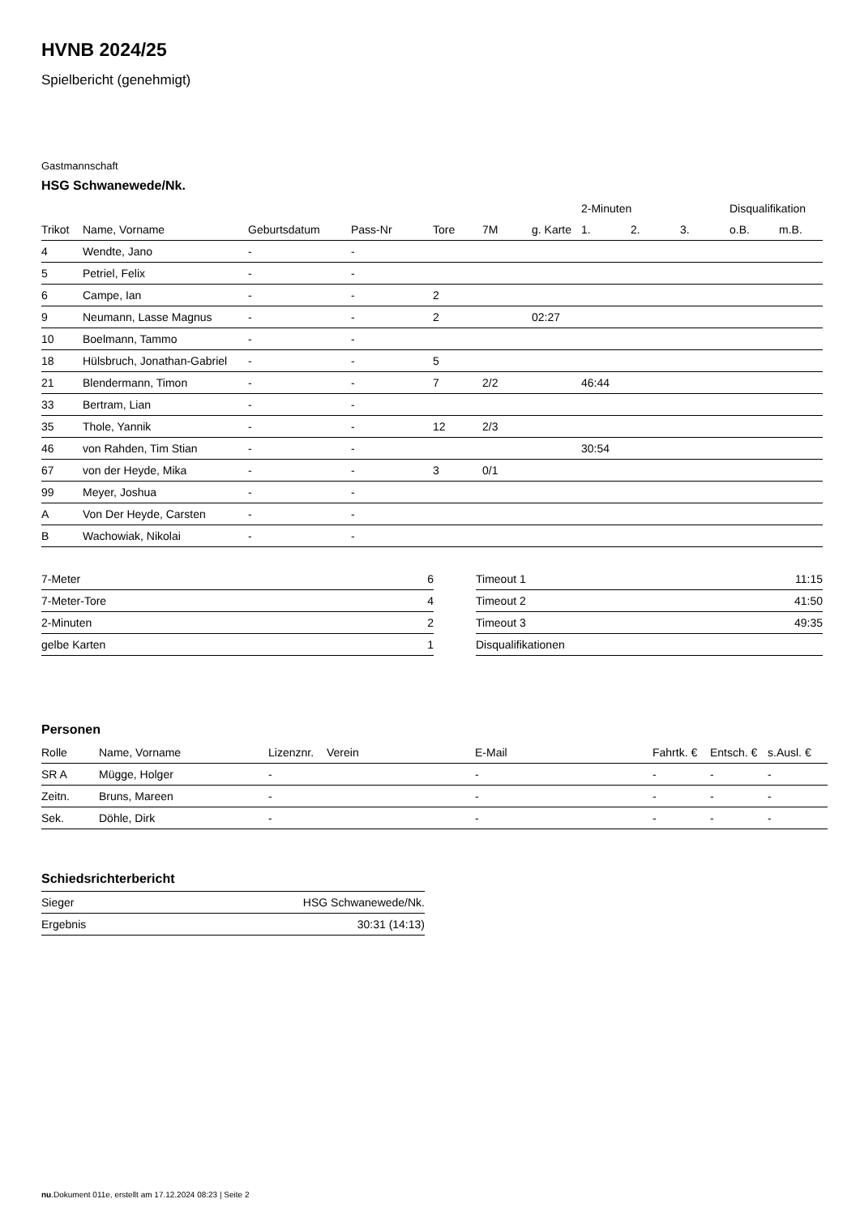HVNB 2024/25
Spielbericht (genehmigt)
Gastmannschaft
HSG Schwanewede/Nk.
| | | | | | | | 2-Minuten | | | Disqualifikation | |
| --- | --- | --- | --- | --- | --- | --- | --- | --- | --- | --- | --- |
| Trikot | Name, Vorname | Geburtsdatum | Pass-Nr | Tore | 7M | g. Karte | 1. | 2. | 3. | o.B. | m.B. |
| 4 | Wendte, Jano | - | - | | | | | | | | |
| 5 | Petriel, Felix | - | - | | | | | | | | |
| 6 | Campe, Ian | - | - | 2 | | | | | | | |
| 9 | Neumann, Lasse Magnus | - | - | 2 | | 02:27 | | | | | |
| 10 | Boelmann, Tammo | - | - | | | | | | | | |
| 18 | Hülsbruch, Jonathan-Gabriel | - | - | 5 | | | | | | | |
| 21 | Blendermann, Timon | - | - | 7 | 2/2 | | 46:44 | | | | |
| 33 | Bertram, Lian | - | - | | | | | | | | |
| 35 | Thole, Yannik | - | - | 12 | 2/3 | | | | | | |
| 46 | von Rahden, Tim Stian | - | - | | | | 30:54 | | | | |
| 67 | von der Heyde, Mika | - | - | 3 | 0/1 | | | | | | |
| 99 | Meyer, Joshua | - | - | | | | | | | | |
| A | Von Der Heyde, Carsten | - | - | | | | | | | | |
| B | Wachowiak, Nikolai | - | - | | | | | | | | |
| 7-Meter | 6 |
| 7-Meter-Tore | 4 |
| 2-Minuten | 2 |
| gelbe Karten | 1 |
| Timeout 1 | 11:15 |
| Timeout 2 | 41:50 |
| Timeout 3 | 49:35 |
| Disqualifikationen | |
Personen
| Rolle | Name, Vorname | Lizenznr. | Verein | E-Mail | Fahrtk. € | Entsch. € | s.Ausl. € |
| --- | --- | --- | --- | --- | --- | --- | --- |
| SR A | Mügge, Holger | - | | - | - | - | - |
| Zeitn. | Bruns, Mareen | - | | - | - | - | - |
| Sek. | Döhle, Dirk | - | | - | - | - | - |
Schiedsrichterbericht
| Sieger | HSG Schwanewede/Nk. |
| Ergebnis | 30:31 (14:13) |
nu.Dokument 011e, erstellt am 17.12.2024 08:23 | Seite 2